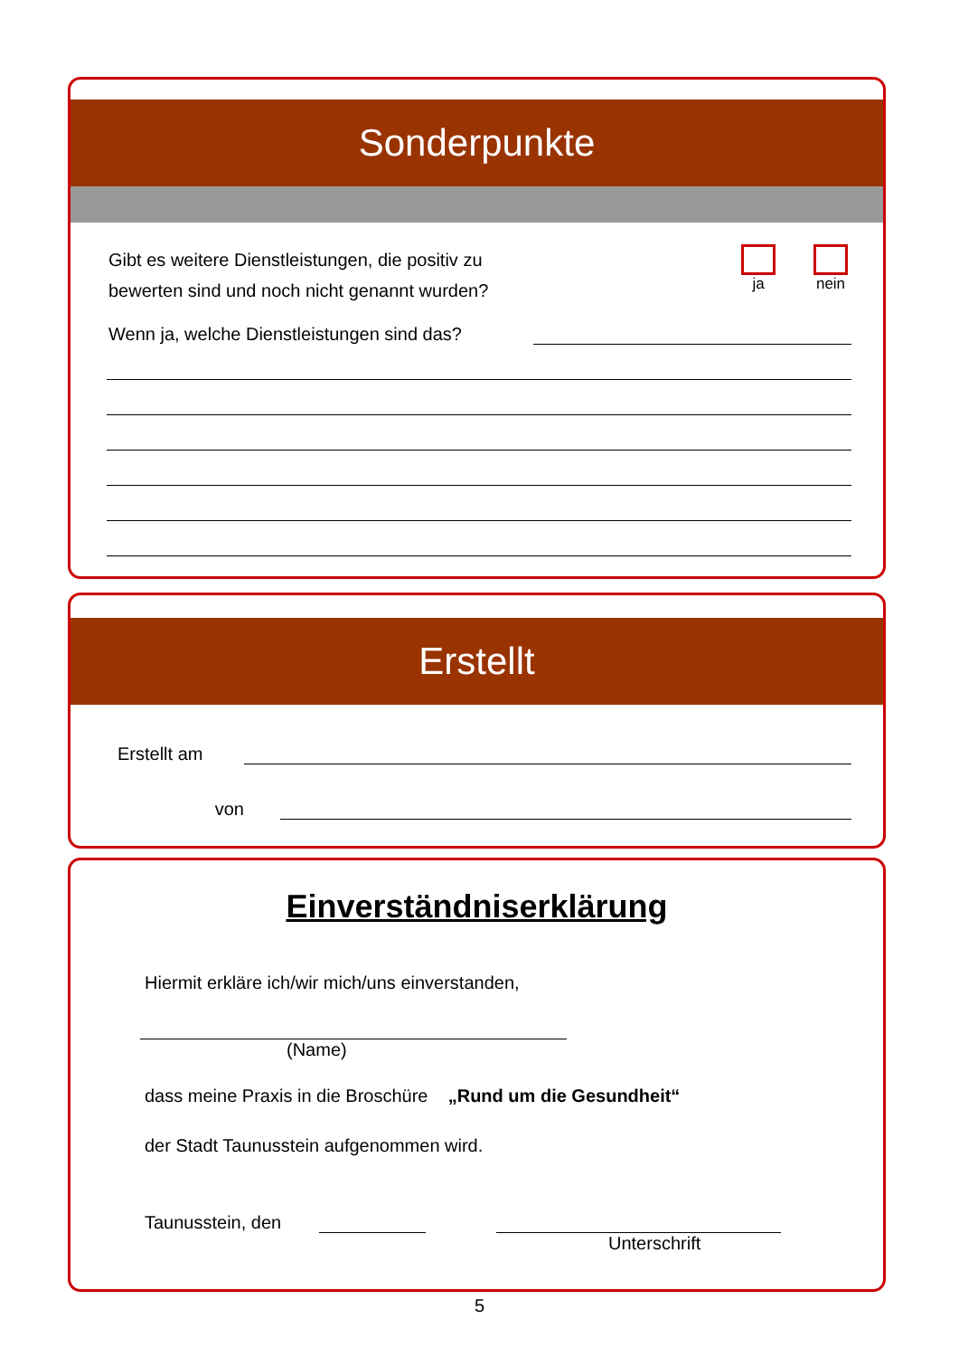Sonderpunkte
Gibt es weitere Dienstleistungen, die positiv zu
bewerten sind und noch nicht genannt wurden?
ja nein
Wenn ja, welche Dienstleistungen sind das?
Erstellt
Erstellt am
von
Einverständniserklärung
Hiermit erkläre ich/wir mich/uns einverstanden,
(Name)
dass meine Praxis in die Broschüre „Rund um die Gesundheit“
der Stadt Taunusstein aufgenommen wird.
Taunusstein, den
Unterschrift
5